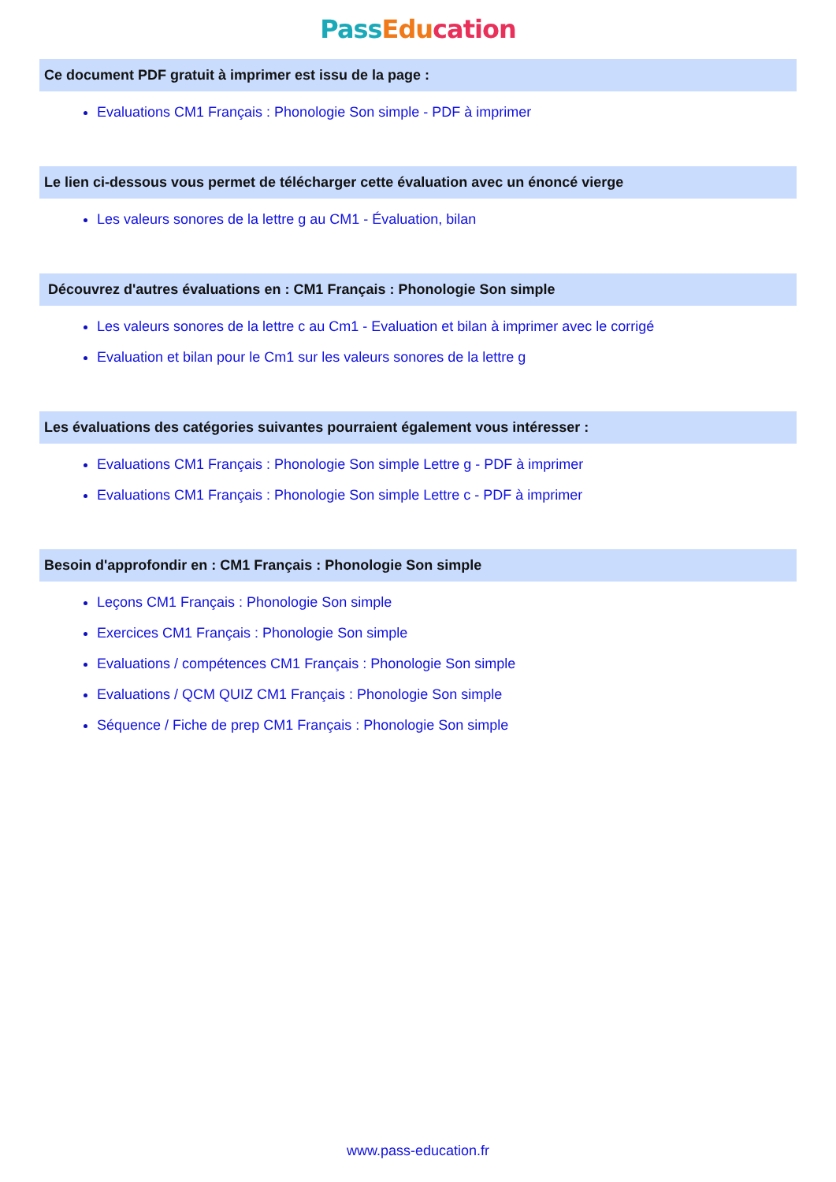Pass Edu cation
Ce document PDF gratuit à imprimer est issu de la page :
Evaluations CM1 Français : Phonologie Son simple - PDF à imprimer
Le lien ci-dessous vous permet de télécharger cette évaluation avec un énoncé vierge
Les valeurs sonores de la lettre g au CM1 - Évaluation, bilan
Découvrez d'autres évaluations en : CM1 Français : Phonologie Son simple
Les valeurs sonores de la lettre c au Cm1 - Evaluation et bilan à imprimer avec le corrigé
Evaluation et bilan pour le Cm1 sur les valeurs sonores de la lettre g
Les évaluations des catégories suivantes pourraient également vous intéresser :
Evaluations CM1 Français : Phonologie Son simple Lettre g - PDF à imprimer
Evaluations CM1 Français : Phonologie Son simple Lettre c - PDF à imprimer
Besoin d'approfondir en : CM1 Français : Phonologie Son simple
Leçons CM1 Français : Phonologie Son simple
Exercices CM1 Français : Phonologie Son simple
Evaluations / compétences CM1 Français : Phonologie Son simple
Evaluations / QCM QUIZ CM1 Français : Phonologie Son simple
Séquence / Fiche de prep CM1 Français : Phonologie Son simple
www.pass-education.fr